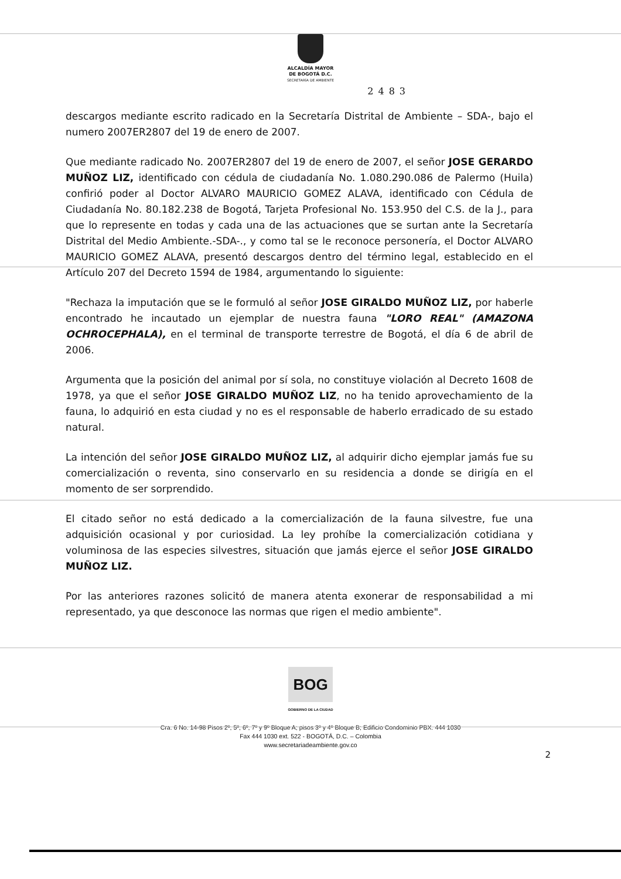ALCALDÍA MAYOR
DE BOGOTÁ D.C.
SECRETARÍA DE AMBIENTE
2483
descargos mediante escrito radicado en la Secretaría Distrital de Ambiente – SDA-, bajo el numero 2007ER2807 del 19 de enero de 2007.
Que mediante radicado No. 2007ER2807 del 19 de enero de 2007, el señor JOSE GERARDO MUÑOZ LIZ, identificado con cédula de ciudadanía No. 1.080.290.086 de Palermo (Huila) confirió poder al Doctor ALVARO MAURICIO GOMEZ ALAVA, identificado con Cédula de Ciudadanía No. 80.182.238 de Bogotá, Tarjeta Profesional No. 153.950 del C.S. de la J., para que lo represente en todas y cada una de las actuaciones que se surtan ante la Secretaría Distrital del Medio Ambiente.-SDA-., y como tal se le reconoce personería, el Doctor ALVARO MAURICIO GOMEZ ALAVA, presentó descargos dentro del término legal, establecido en el Artículo 207 del Decreto 1594 de 1984, argumentando lo siguiente:
"Rechaza la imputación que se le formuló al señor JOSE GIRALDO MUÑOZ LIZ, por haberle encontrado he incautado un ejemplar de nuestra fauna "LORO REAL" (AMAZONA OCHROCEPHALA), en el terminal de transporte terrestre de Bogotá, el día 6 de abril de 2006.
Argumenta que la posición del animal por sí sola, no constituye violación al Decreto 1608 de 1978, ya que el señor JOSE GIRALDO MUÑOZ LIZ, no ha tenido aprovechamiento de la fauna, lo adquirió en esta ciudad y no es el responsable de haberlo erradicado de su estado natural.
La intención del señor JOSE GIRALDO MUÑOZ LIZ, al adquirir dicho ejemplar jamás fue su comercialización o reventa, sino conservarlo en su residencia a donde se dirigía en el momento de ser sorprendido.
El citado señor no está dedicado a la comercialización de la fauna silvestre, fue una adquisición ocasional y por curiosidad. La ley prohíbe la comercialización cotidiana y voluminosa de las especies silvestres, situación que jamás ejerce el señor JOSE GIRALDO MUÑOZ LIZ.
Por las anteriores razones solicitó de manera atenta exonerar de responsabilidad a mi representado, ya que desconoce las normas que rigen el medio ambiente".
BOG
GOBIERNO DE LA CIUDAD
Cra. 6 No. 14-98 Pisos 2º, 5º, 6º, 7º y 9º Bloque A; pisos 3º y 4º Bloque B; Edificio Condominio PBX. 444 1030
Fax 444 1030 ext. 522 - BOGOTÁ, D.C. – Colombia
www.secretariadeambiente.gov.co
2